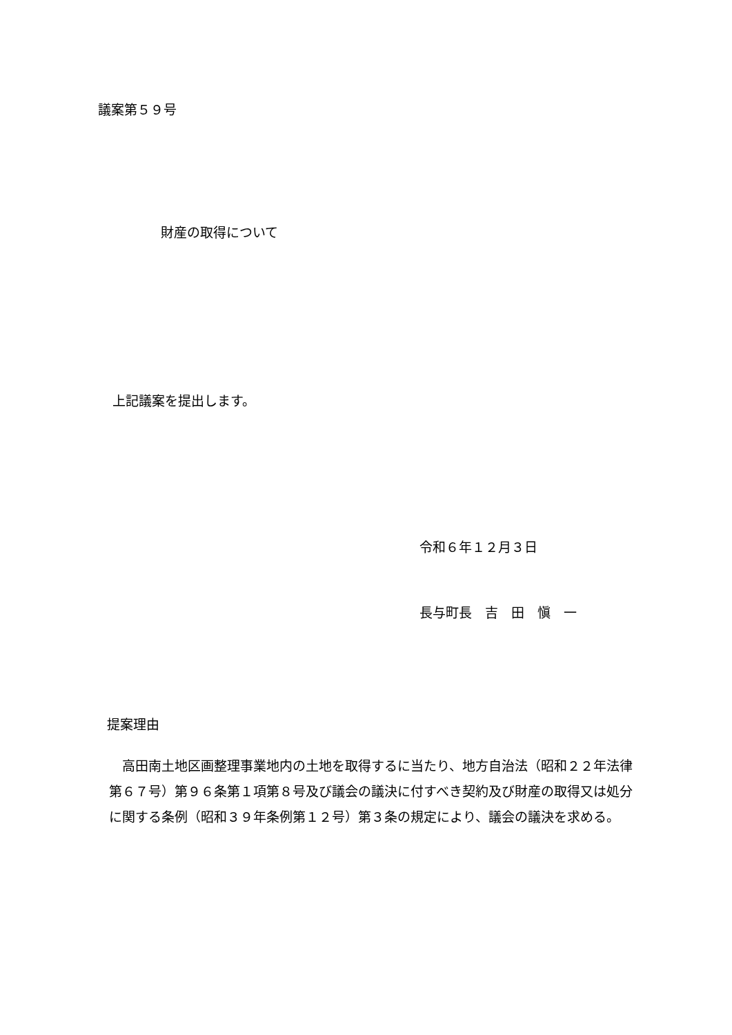議案第５９号
財産の取得について
上記議案を提出します。
令和６年１２月３日
長与町長　吉　田　愼　一
提案理由
　高田南土地区画整理事業地内の土地を取得するに当たり、地方自治法（昭和２２年法律第６７号）第９６条第１項第８号及び議会の議決に付すべき契約及び財産の取得又は処分に関する条例（昭和３９年条例第１２号）第３条の規定により、議会の議決を求める。